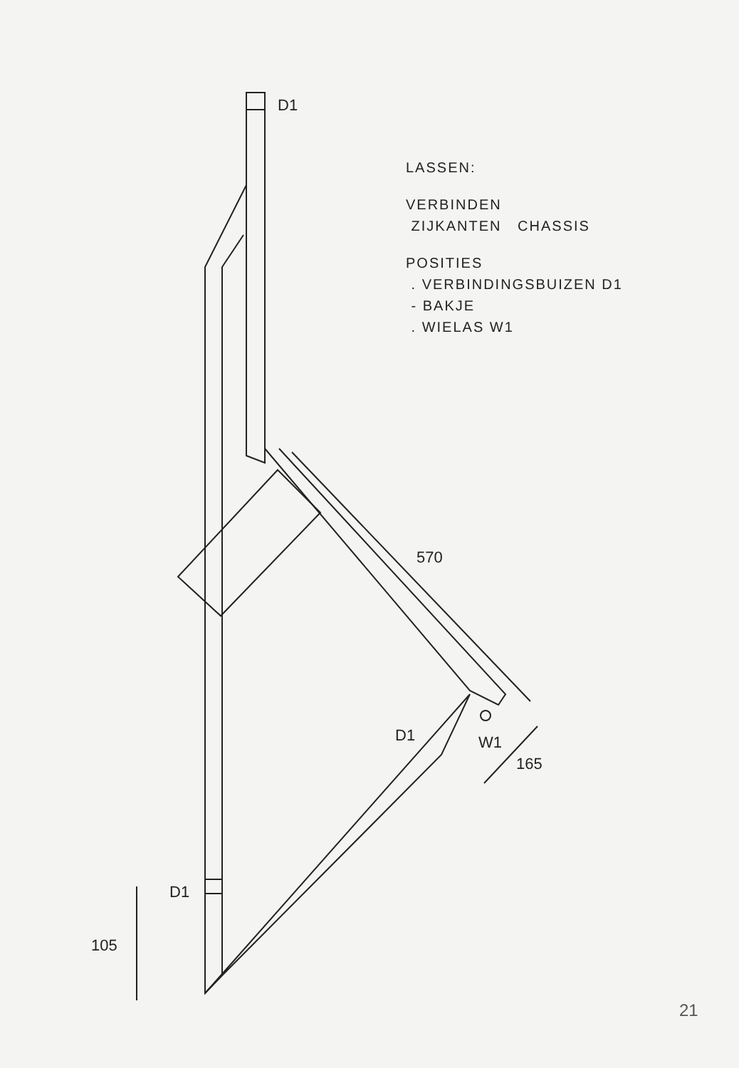D1
D1
W1
D1
570
165
105
LASSEN:
VERBINDEN
ZIJKANTEN CHASSIS
POSITIES
. VERBINDINGSBUIZEN D1
- BAKJE
. WIELAS W1
21